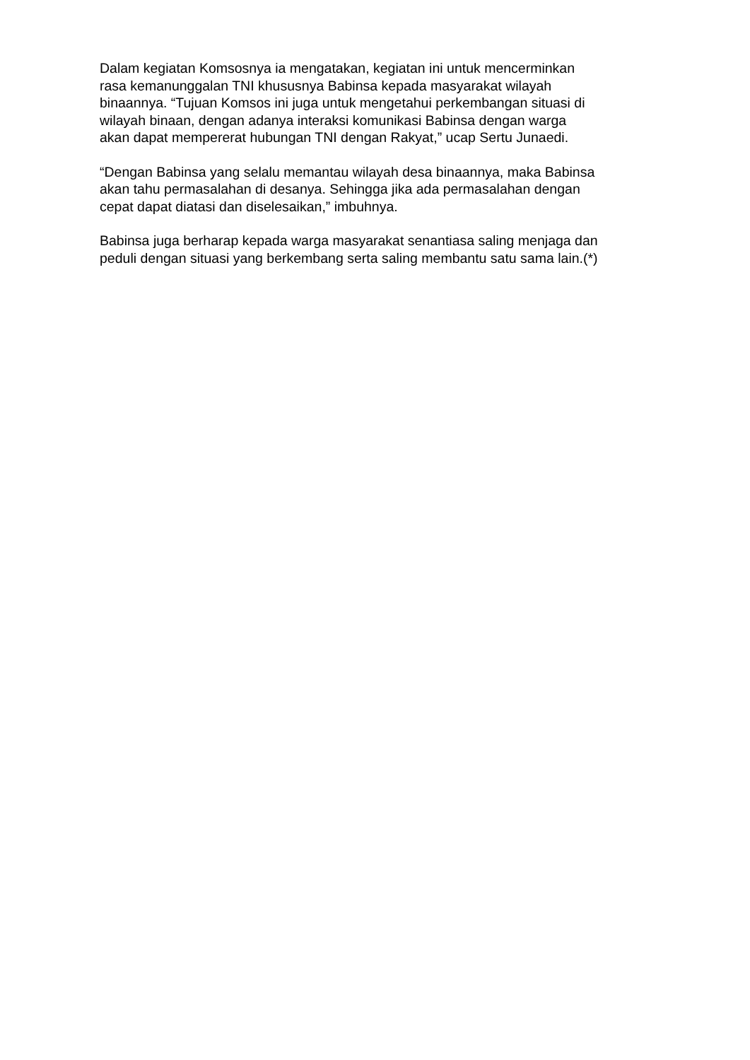Dalam kegiatan Komsosnya ia mengatakan, kegiatan ini untuk mencerminkan
rasa kemanunggalan TNI khususnya Babinsa kepada masyarakat wilayah
binaannya. “Tujuan Komsos ini juga untuk mengetahui perkembangan situasi di
wilayah binaan, dengan adanya interaksi komunikasi Babinsa dengan warga
akan dapat mempererat hubungan TNI dengan Rakyat,” ucap Sertu Junaedi.
“Dengan Babinsa yang selalu memantau wilayah desa binaannya, maka Babinsa
akan tahu permasalahan di desanya. Sehingga jika ada permasalahan dengan
cepat dapat diatasi dan diselesaikan,” imbuhnya.
Babinsa juga berharap kepada warga masyarakat senantiasa saling menjaga dan
peduli dengan situasi yang berkembang serta saling membantu satu sama lain.(*)